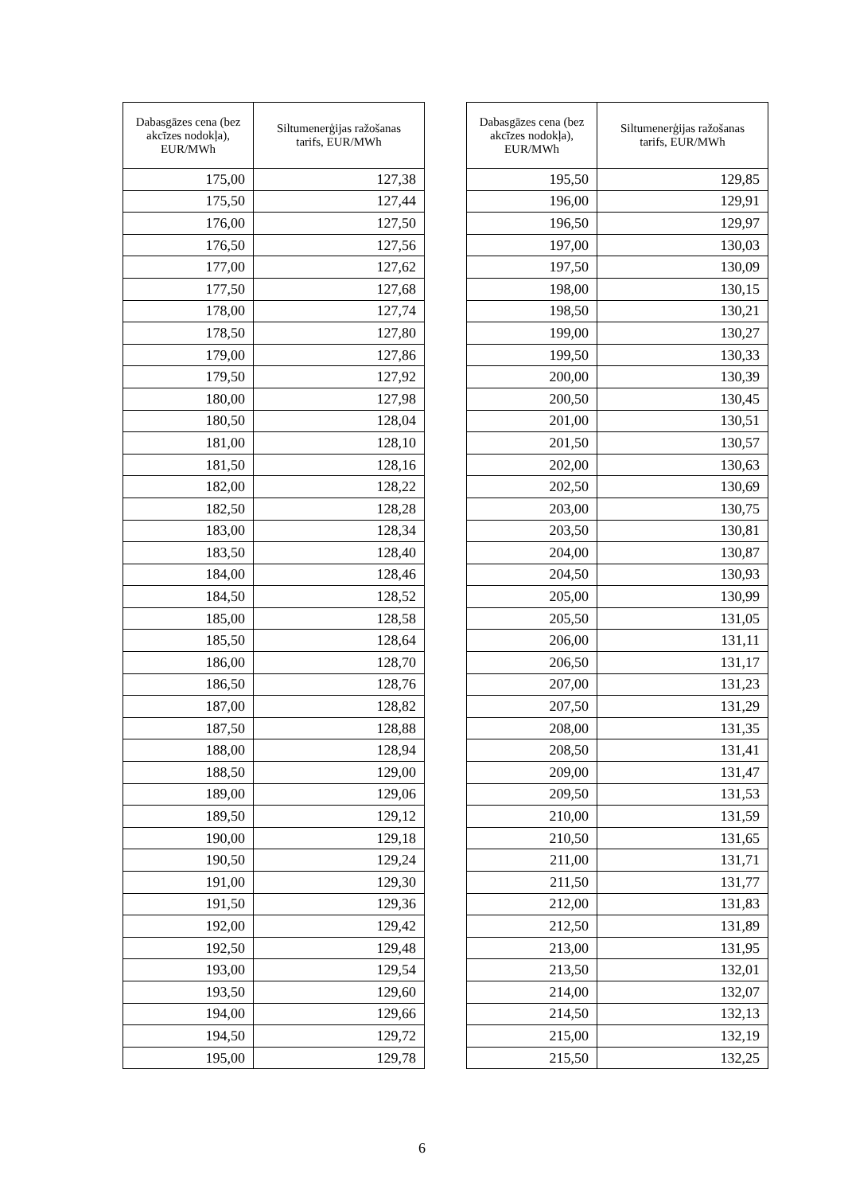| Dabasgāzes cena (bez akcīzes nodokļa), EUR/MWh | Siltumenerģijas ražošanas tarifs, EUR/MWh |
| --- | --- |
| 175,00 | 127,38 |
| 175,50 | 127,44 |
| 176,00 | 127,50 |
| 176,50 | 127,56 |
| 177,00 | 127,62 |
| 177,50 | 127,68 |
| 178,00 | 127,74 |
| 178,50 | 127,80 |
| 179,00 | 127,86 |
| 179,50 | 127,92 |
| 180,00 | 127,98 |
| 180,50 | 128,04 |
| 181,00 | 128,10 |
| 181,50 | 128,16 |
| 182,00 | 128,22 |
| 182,50 | 128,28 |
| 183,00 | 128,34 |
| 183,50 | 128,40 |
| 184,00 | 128,46 |
| 184,50 | 128,52 |
| 185,00 | 128,58 |
| 185,50 | 128,64 |
| 186,00 | 128,70 |
| 186,50 | 128,76 |
| 187,00 | 128,82 |
| 187,50 | 128,88 |
| 188,00 | 128,94 |
| 188,50 | 129,00 |
| 189,00 | 129,06 |
| 189,50 | 129,12 |
| 190,00 | 129,18 |
| 190,50 | 129,24 |
| 191,00 | 129,30 |
| 191,50 | 129,36 |
| 192,00 | 129,42 |
| 192,50 | 129,48 |
| 193,00 | 129,54 |
| 193,50 | 129,60 |
| 194,00 | 129,66 |
| 194,50 | 129,72 |
| 195,00 | 129,78 |
| Dabasgāzes cena (bez akcīzes nodokļa), EUR/MWh | Siltumenerģijas ražošanas tarifs, EUR/MWh |
| --- | --- |
| 195,50 | 129,85 |
| 196,00 | 129,91 |
| 196,50 | 129,97 |
| 197,00 | 130,03 |
| 197,50 | 130,09 |
| 198,00 | 130,15 |
| 198,50 | 130,21 |
| 199,00 | 130,27 |
| 199,50 | 130,33 |
| 200,00 | 130,39 |
| 200,50 | 130,45 |
| 201,00 | 130,51 |
| 201,50 | 130,57 |
| 202,00 | 130,63 |
| 202,50 | 130,69 |
| 203,00 | 130,75 |
| 203,50 | 130,81 |
| 204,00 | 130,87 |
| 204,50 | 130,93 |
| 205,00 | 130,99 |
| 205,50 | 131,05 |
| 206,00 | 131,11 |
| 206,50 | 131,17 |
| 207,00 | 131,23 |
| 207,50 | 131,29 |
| 208,00 | 131,35 |
| 208,50 | 131,41 |
| 209,00 | 131,47 |
| 209,50 | 131,53 |
| 210,00 | 131,59 |
| 210,50 | 131,65 |
| 211,00 | 131,71 |
| 211,50 | 131,77 |
| 212,00 | 131,83 |
| 212,50 | 131,89 |
| 213,00 | 131,95 |
| 213,50 | 132,01 |
| 214,00 | 132,07 |
| 214,50 | 132,13 |
| 215,00 | 132,19 |
| 215,50 | 132,25 |
6